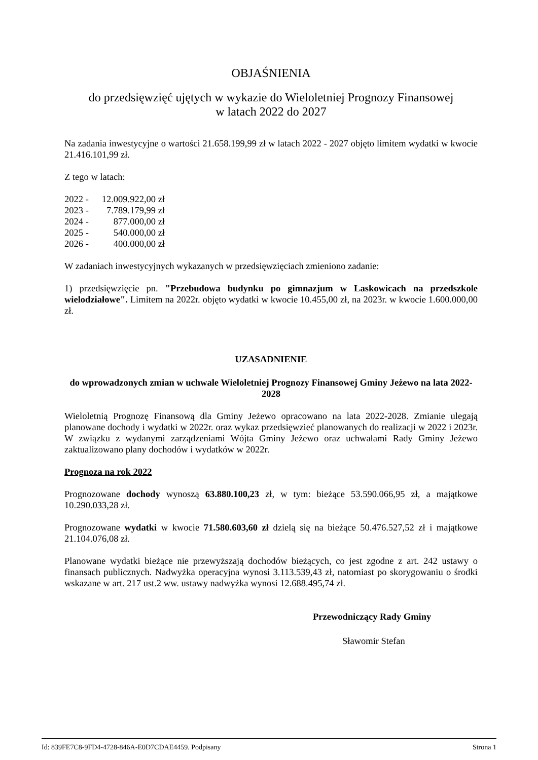OBJAŚNIENIA
do przedsięwzięć ujętych w wykazie do Wieloletniej Prognozy Finansowej
w latach 2022 do 2027
Na zadania inwestycyjne o wartości 21.658.199,99 zł w latach 2022 - 2027 objęto limitem wydatki w kwocie 21.416.101,99 zł.
Z tego w latach:
| 2022 - | 12.009.922,00 zł |
| 2023 - | 7.789.179,99 zł |
| 2024 - | 877.000,00 zł |
| 2025 - | 540.000,00 zł |
| 2026 - | 400.000,00 zł |
W zadaniach inwestycyjnych wykazanych w przedsięwzięciach zmieniono zadanie:
1) przedsięwzięcie pn. "Przebudowa budynku po gimnazjum w Laskowicach na przedszkole wielodziałowe". Limitem na 2022r. objęto wydatki w kwocie 10.455,00 zł, na 2023r. w kwocie 1.600.000,00 zł.
UZASADNIENIE
do wprowadzonych zmian w uchwale Wieloletniej Prognozy Finansowej Gminy Jeżewo na lata 2022-2028
Wieloletnią Prognozę Finansową dla Gminy Jeżewo opracowano na lata 2022-2028. Zmianie ulegają planowane dochody i wydatki w 2022r. oraz wykaz przedsięwzieć planowanych do realizacji w 2022 i 2023r. W związku z wydanymi zarządzeniami Wójta Gminy Jeżewo oraz uchwałami Rady Gminy Jeżewo zaktualizowano plany dochodów i wydatków w 2022r.
Prognoza na rok 2022
Prognozowane dochody wynoszą 63.880.100,23 zł, w tym: bieżące 53.590.066,95 zł, a majątkowe 10.290.033,28 zł.
Prognozowane wydatki w kwocie 71.580.603,60 zł dzielą się na bieżące 50.476.527,52 zł i majątkowe 21.104.076,08 zł.
Planowane wydatki bieżące nie przewyższają dochodów bieżących, co jest zgodne z art. 242 ustawy o finansach publicznych. Nadwyżka operacyjna wynosi 3.113.539,43 zł, natomiast po skorygowaniu o środki wskazane w art. 217 ust.2 ww. ustawy nadwyżka wynosi 12.688.495,74 zł.
Przewodniczący Rady Gminy
Sławomir Stefan
Id: 839FE7C8-9FD4-4728-846A-E0D7CDAE4459. Podpisany Strona 1